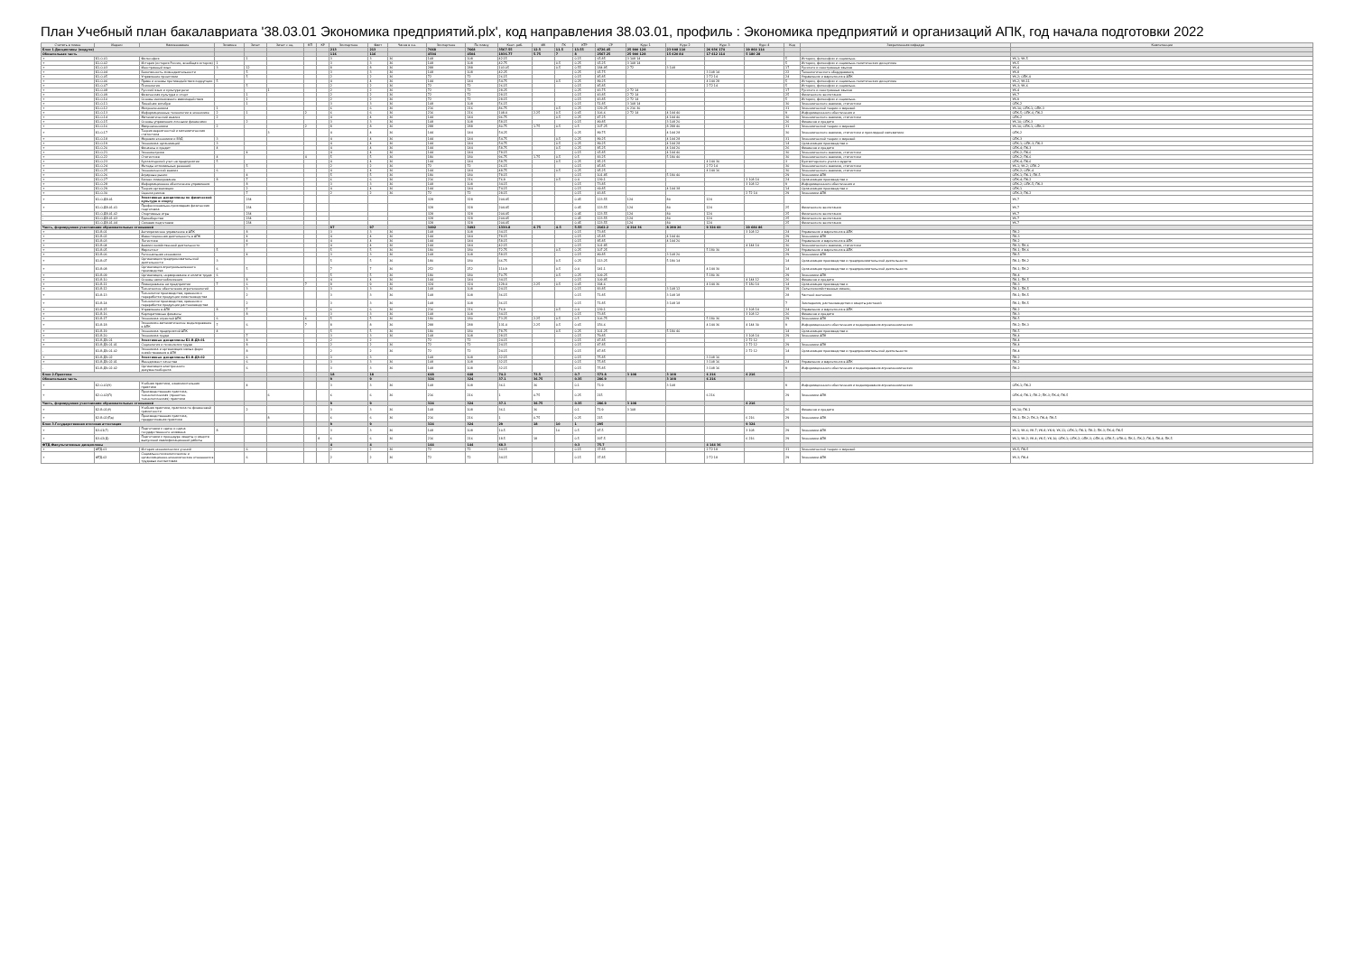План Учебный план бакалавриата '38.03.01 Экономика предприятий.plx', код направления 38.03.01, профиль : Экономика предприятий и организаций АПК, год начала подготовки 2022
| Считать в плане | Индекс | Наименование | Экзамен | Зачет | Зачет с оц. | КП | КР | Экспертное | Факт | Часов в з.е. | Экспертное | По плану | Конт. раб. | ИК | ГК | КТР | СР | Курс 1 | Курс 2 | Курс 3 | Курс 4 | Код | Закрепленная кафедра | Компетенции |
| --- | --- | --- | --- | --- | --- | --- | --- | --- | --- | --- | --- | --- | --- | --- | --- | --- | --- | --- | --- | --- | --- | --- | --- | --- |
| Блок 1.Дисциплины (модули) | | | | | | | | 213 | 213 | | 7668 | 7668 | 3567.55 | 12.5 | 11.5 | 13.55 | 4726.45 | 25 900 128 | 23 908 110 | 26 936 174 | 19 864 114 | | | |
| Обязательная часть | | | | | | | | 116 | 116 | | 4504 | 4504 | 1936.77 | 5.75 | 7 | 8 | 2567.25 | 25 900 128 | 15 620 84 | 17 612 114 | 5 180 28 | | | |
| + | Б1.О.01 | Философия | | 1 | | | | 3 | 3 | 36 | 108 | 108 | 42.15 | | | 0.15 | 65.85 | 3 108 14 | | | | 5 | Истории, философии и социально- | УК-1; УК-5 |
| + | Б1.О.02 | История (история России, всеобщая история) | 1 | | | | | 3 | 3 | 36 | 108 | 108 | 42.75 | | 0.5 | 0.25 | 65.25 | 3 108 14 | | | | 5 | Истории, философии и социально-политических дисциплин | УК-5 |
| + | Б1.О.03 | Иностранный язык | 3 | 12 | | | | 8 | 8 | 36 | 288 | 288 | 103.05 | | 0.5 | 0.55 | 184.95 | 2 72 | 3 108 | | | 17 | Русского и иностранных языков | УК-4 |
| + | Б1.О.04 | Безопасность жизнедеятельности | | 5 | | | | 3 | 3 | 36 | 108 | 108 | 42.25 | | | 0.25 | 65.75 | | | 3 108 14 | | 22 | Технологического оборудования, | УК-8 |
| + | Б1.О.05 | Управление проектами | | 5 | | | | 2 | 2 | 36 | 72 | 72 | 26.15 | | | 0.15 | 45.85 | | | 2 72 14 | | 24 | Управления и маркетинга в АПК | УК-2; ОПК-4 |
| + | Б1.О.06 | Право и основы противодействия коррупции | 5 | | | | | 4 | 4 | 36 | 144 | 144 | 54.75 | | 0.5 | 0.25 | 89.25 | | | 4 144 28 | | 5 | Истории, философии и социально-политических дисциплин | УК-2; УК-11 |
| + | Б1.О.07 | Психология | | 5 | | | | 2 | 2 | 36 | 72 | 72 | 26.15 | | | 0.15 | 45.85 | | | 2 72 14 | | 5 | Истории, философии и социально- | УК-3; УК-6 |
| + | Б1.О.08 | Русский язык и культура речи | | | 1 | | | 2 | 2 | 36 | 72 | 72 | 28.25 | | | 0.25 | 43.75 | 2 72 14 | | | | 17 | Русского и иностранных языков | УК-4 |
| + | Б1.О.09 | Физическая культура и спорт | | 1 | | | | 2 | 2 | 36 | 72 | 72 | 28.15 | | | 0.15 | 43.85 | 2 72 14 | | | | 25 | Физического воспитания | УК-7 |
| + | Б1.О.10 | Основы инклюзивного взаимодействия | | 1 | | | | 2 | 2 | 36 | 72 | 72 | 28.15 | | | 0.15 | 43.85 | 2 72 14 | | | | 5 | Истории, философии и социально- | УК-9 |
| + | Б1.О.11 | Линейная алгебра | | 1 | | | | 3 | 3 | 36 | 108 | 108 | 56.15 | | | 0.15 | 51.85 | 3 108 14 | | | | 30 | Экономического анализа, статистики | ОПК-2 |
| + | Б1.О.12 | Микроэкономика | 1 | | | | | 6 | 6 | 36 | 216 | 216 | 86.75 | | 0.5 | 0.25 | 129.25 | 6 216 30 | | | | 31 | Экономической теории и мировой | УК-10; ОПК-1; ОПК-3 |
| + | Б1.О.13 | Информационные технологии в экономике | 2 | 1 | | 2 | | 6 | 6 | 36 | 216 | 216 | 108.4 | 2.25 | 0.5 | 0.65 | 106.6 | 2 72 14 | 4 144 40 | | | 9 | Информационного обеспечения и | ОПК-5; ОПК-6; ПК-2 |
| + | Б1.О.14 | Математический анализ | 2 | | | | | 4 | 4 | 36 | 144 | 144 | 96.75 | | 0.5 | 0.25 | 47.25 | | 4 144 40 | | | 30 | Экономического анализа, статистики | ОПК-2 |
| + | Б1.О.15 | Основы управления личными финансами | | 2 | | | | 3 | 3 | 36 | 108 | 108 | 58.15 | | | 0.15 | 49.85 | | 3 108 20 | | | 26 | Финансов и кредита | УК-10; ОПК-3 |
| + | Б1.О.16 | Макроэкономика | 2 | | | 2 | | 8 | 8 | 36 | 288 | 288 | 80.75 | 1.75 | 0.5 | 0.5 | 207.25 | | 8 288 40 | | | 31 | Экономической теории и мировой | УК-10; ОПК-1; ОПК-3 |
| + | Б1.О.17 | Теория вероятностей и математическая статистика | | | 3 | | | 4 | 4 | 36 | 144 | 144 | 54.25 | | | 0.25 | 89.75 | | 4 144 28 | | | 30 | Экономического анализа, статистики и прикладной математики | ОПК-2 |
| + | Б1.О.18 | Мировая экономика и ВЭД | 3 | | | | | 4 | 4 | 36 | 144 | 144 | 54.75 | | 0.5 | 0.25 | 89.25 | | 4 144 28 | | | 31 | Экономической теории и мировой | ОПК-3 |
| + | Б1.О.19 | Экономика организаций | 3 | | | | | 4 | 4 | 36 | 144 | 144 | 54.75 | | 0.5 | 0.25 | 89.25 | | 4 144 28 | | | 14 | Организации производства и | ОПК-1; ОПК-3; ПК-3 |
| + | Б1.О.20 | Финансы и кредит | 4 | | | | | 4 | 4 | 36 | 144 | 144 | 58.75 | | 0.5 | 0.25 | 85.25 | | 4 144 20 | | | 26 | Финансов и кредита | ОПК-4; ПК-3 |
| + | Б1.О.21 | Эконометрика | | 4 | | | | 4 | 4 | 36 | 144 | 144 | 78.15 | | | 0.15 | 65.85 | | 4 144 40 | | | 30 | Экономического анализа, статистики | ОПК-2; ПК-6 |
| + | Б1.О.22 | Статистика | 4 | | | 4 | | 5 | 5 | 36 | 180 | 180 | 96.75 | 1.75 | 0.5 | 0.5 | 83.25 | | 5 180 40 | | | 30 | Экономического анализа, статистики | ОПК-2; ПК-6 |
| + | Б1.О.23 | Бухгалтерский учет на предприятии | 5 | | | | | 4 | 4 | 36 | 144 | 144 | 58.75 | | 0.5 | 0.25 | 85.25 | | | 4 144 30 | | 3 | Бухгалтерского учета и аудита | ОПК-4; ПК-6 |
| + | Б1.О.24 | Методы оптимальных решений | | 5 | | | | 2 | 2 | 36 | 72 | 72 | 26.15 | | | 0.15 | 45.85 | | | 2 72 14 | | 30 | Экономического анализа, статистики | УК-1; УК-2; ОПК-2 |
| + | Б1.О.25 | Экономический анализ | 6 | | | | | 4 | 4 | 36 | 144 | 144 | 48.75 | | 0.5 | 0.25 | 95.25 | | | 4 144 16 | | 30 | Экономического анализа, статистики | ОПК-2; ОПК-4 |
| + | Б1.О.26 | Аграрные рынки | | 4 | | | | 5 | 5 | 36 | 180 | 180 | 78.15 | | | 0.15 | 101.85 | | 5 180 40 | | | 29 | Экономики АПК | ОПК-1; ПК-1; ПК-5 |
| + | Б1.О.27 | Бизнес-планирование | 8 | 7 | | | | 6 | 6 | 36 | 216 | 216 | 76.9 | | 0.5 | 0.4 | 139.1 | | | | 3 108 14 | 24 | Организации производства и | ОПК-4; ПК-2 |
| + | Б1.О.28 | Информационное обеспечение управления | | 8 | | | | 3 | 3 | 36 | 108 | 108 | 34.15 | | | 0.15 | 73.85 | | | | 3 108 12 | 9 | Информационного обеспечения и | ОПК-2; ОПК-5; ПК-3 |
| + | Б1.О.29 | Теория организации | | 2 | | | | 4 | 4 | 36 | 144 | 144 | 74.15 | | | 0.15 | 69.85 | | 4 144 38 | | | 14 | Организации производства и | ОПК-1 |
| + | Б1.О.30 | Оценка рисков | | 7 | | | | 2 | 2 | 36 | 72 | 72 | 28.15 | | | 0.15 | 43.85 | | | | 2 72 14 | 29 | Экономики АПК | ОПК-3; ПК-2 |
| + | Б1.О.ДВ.01 | Элективные дисциплины по физической культуре и спорту | | 234 | | | | | | | 328 | 328 | 204.45 | | | 0.45 | 123.55 | 124 | 80 | 124 | | | | УК-7 |
| + | Б1.О.ДВ.01.01 | Профессионально-прикладная физическая подготовка | | 234 | | | | | | | 328 | 328 | 204.45 | | | 0.45 | 123.55 | 124 | 80 | 124 | | 25 | Физического воспитания | УК-7 |
| - | Б1.О.ДВ.01.02 | Спортивные игры | | 234 | | | | | | | 328 | 328 | 204.45 | | | 0.45 | 123.55 | 124 | 80 | 124 | | 25 | Физического воспитания | УК-7 |
| - | Б1.О.ДВ.01.03 | Единоборства | | 234 | | | | | | | 328 | 328 | 204.45 | | | 0.45 | 123.55 | 124 | 80 | 124 | | 25 | Физического воспитания | УК-7 |
| - | Б1.О.ДВ.01.04 | Силовая подготовка | | 234 | | | | | | | 328 | 328 | 204.45 | | | 0.45 | 123.55 | 124 | 80 | 124 | | 25 | Физического воспитания | УК-7 |
| Часть, формируемая участниками образовательных отношений | | | | | | | | 97 | 97 | | 3492 | 3492 | 1330.8 | 6.75 | 4.5 | 5.55 | 2162.2 | 6 216 36 | 8 288 26 | 9 324 60 | 19 684 86 | | | |
| + | Б1.В.01 | Антикризисное управление в АПК | | 8 | | | | 3 | 3 | 36 | 108 | 108 | 34.15 | | | 0.15 | 73.85 | | | | 3 108 12 | 24 | Управления и маркетинга в АПК | ПК-2 |
| + | Б1.В.02 | Инвестиционная деятельность в АПК | | 4 | | | | 4 | 4 | 36 | 144 | 144 | 78.15 | | | 0.15 | 65.85 | | 4 144 40 | | | 29 | Экономики АПК | ПК-3 |
| + | Б1.В.03 | Логистика | | 4 | | | | 4 | 4 | 36 | 144 | 144 | 58.15 | | | 0.15 | 85.85 | | 4 144 20 | | | 24 | Управления и маркетинга в АПК | ПК-2 |
| + | Б1.В.04 | Анализ хозяйственной деятельности | | 7 | | | | 4 | 4 | 36 | 144 | 144 | 42.15 | | | 0.15 | 101.85 | | | | 4 144 14 | 30 | Экономического анализа, статистики | ПК-3; ПК-6 |
| + | Б1.В.05 | Маркетинг | 5 | | | | | 5 | 5 | 36 | 180 | 180 | 72.75 | | 0.5 | 0.25 | 107.25 | | | 5 180 30 | | 24 | Управления и маркетинга в АПК | ПК-1; ПК-6 |
| + | Б1.В.06 | Региональная экономика | | 4 | | | | 3 | 3 | 36 | 108 | 108 | 58.15 | | | 0.15 | 49.85 | | 3 108 20 | | | 29 | Экономики АПК | ПК-5 |
| + | Б1.В.07 | Организация предпринимательской деятельности | 3 | | | | | 5 | 5 | 36 | 180 | 180 | 66.75 | | 0.5 | 0.25 | 113.25 | | 5 180 14 | | | 14 | Организации производства и предпринимательской деятельности | ПК-1; ПК-2 |
| + | Б1.В.08 | Организация агропромышленного производства | 6 | 5 | | | | 7 | 7 | 36 | 252 | 252 | 110.9 | | 0.5 | 0.4 | 141.1 | | | 4 144 30 | | 14 | Организации производства и предпринимательской деятельности | ПК-1; ПК-2 |
| + | Б1.В.09 | Организация, нормирование и оплата труда | 6 | | | | | 5 | 5 | 36 | 180 | 180 | 70.75 | | 0.5 | 0.25 | 109.25 | | | 5 180 36 | | 29 | Экономики АПК | ПК-4 |
| + | Б1.В.10 | Основы налогообложения | | 8 | | | | 4 | 4 | 36 | 144 | 144 | 34.15 | | | 0.15 | 109.85 | | | | 4 144 12 | 26 | Финансов и кредита | ПК-1; ПК-5 |
| + | Б1.В.11 | Планирование на предприятии | 7 | 6 | | 7 | | 9 | 9 | 36 | 324 | 324 | 129.4 | 2.25 | 0.5 | 0.65 | 194.6 | | | 4 144 36 | 5 180 14 | 14 | Организации производства и | ПК-3 |
| + | Б1.В.12 | Техническое обеспечение агротехнологий | | 3 | | | | 3 | 3 | 36 | 108 | 108 | 24.15 | | | 0.15 | 83.85 | | 3 108 12 | | | 19 | Сельскохозяйственных машин, | ПК-1; ПК-5 |
| + | Б1.В.13 | Технологии производства, хранения и переработки продукции животноводства | | 2 | | | | 3 | 3 | 36 | 108 | 108 | 36.15 | | | 0.15 | 71.85 | | 3 108 18 | | | 28 | Частной зоотехнии | ПК-1; ПК-5 |
| + | Б1.В.14 | Технологии производства, хранения и переработки продукции растениеводства | | 2 | | | | 3 | 3 | 36 | 108 | 108 | 36.15 | | | 0.15 | 71.85 | | 3 108 18 | | | 7 | Земледелия, растениеводства и защиты растений | ПК-1; ПК-5 |
| + | Б1.В.15 | Управление в АПК | 8 | 7 | | | | 6 | 6 | 36 | 216 | 216 | 76.9 | | 0.5 | 0.4 | 139.1 | | | | 3 108 14 | 24 | Управления и маркетинга в АПК | ПК-2 |
| + | Б1.В.16 | Корпоративные финансы | | 8 | | | | 3 | 3 | 36 | 108 | 108 | 34.15 | | | 0.15 | 73.85 | | | | 3 108 12 | 26 | Финансов и кредита | ПК-3 |
| + | Б1.В.17 | Экономика отраслей АПК | 6 | | | 6 | | 5 | 5 | 36 | 180 | 180 | 73.25 | 2.25 | 0.5 | 0.5 | 106.75 | | | 5 180 36 | | 29 | Экономики АПК | ПК-5 |
| + | Б1.В.18 | Экономико-математическое моделирование в АПК | 7 | 6 | | 7 | | 8 | 8 | 36 | 288 | 288 | 131.4 | 2.25 | 0.5 | 0.65 | 156.6 | | | 4 144 36 | 4 144 30 | 9 | Информационного обеспечения и моделирования агроэкономических | ПК-2; ПК-3 |
| + | Б1.В.19 | Экономика предприятий АПК | 4 | | | | | 5 | 5 | 36 | 180 | 180 | 78.75 | | 0.5 | 0.25 | 101.25 | | 5 180 40 | | | 14 | Организации производства и | ПК-5 |
| + | Б1.В.20 | Экономика труда | | 7 | | | | 3 | 3 | 36 | 108 | 108 | 28.15 | | | 0.15 | 79.85 | | | | 3 108 14 | 29 | Экономики АПК | ПК-4 |
| + | Б1.В.ДЭ.01 | Элективные дисциплины Б1.В.ДЭ.01 | | 8 | | | | 2 | 2 | | 72 | 72 | 24.15 | | | 0.15 | 47.85 | | | | 2 72 12 | | | ПК-4 |
| + | Б1.В.ДЭ.01.01 | Социология и психология труда | | 8 | | | | 2 | 2 | 36 | 72 | 72 | 24.15 | | | 0.15 | 47.85 | | | | 2 72 12 | 29 | Экономики АПК | ПК-4 |
| - | Б1.В.ДЭ.01.02 | Экономика и организация малых форм хозяйствования в АПК | | 8 | | | | 2 | 2 | 36 | 72 | 72 | 24.15 | | | 0.15 | 47.85 | | | | 2 72 12 | 14 | Организации производства и предпринимательской деятельности | ПК-4 |
| + | Б1.В.ДЭ.02 | Элективные дисциплины Б1.В.ДЭ.02 | | 6 | | | | 3 | 3 | | 108 | 108 | 32.15 | | | 0.15 | 75.85 | | | 3 108 16 | | | | ПК-2 |
| + | Б1.В.ДЭ.02.01 | Менеджмент качества | | 6 | | | | 3 | 3 | 36 | 108 | 108 | 32.15 | | | 0.15 | 75.85 | | | 3 108 16 | | 24 | Управления и маркетинга в АПК | ПК-2 |
| - | Б1.В.ДЭ.02.02 | Организация электронного документооборота | | 6 | | | | 3 | 3 | 36 | 108 | 108 | 32.15 | | | 0.15 | 75.85 | | | 3 108 16 | | 9 | Информационного обеспечения и моделирования агроэкономических | ПК-2 |
| Блок 2.Практика | | | | | | | | 18 | 18 | | 648 | 648 | 74.2 | 73.5 | | 0.7 | 573.8 | 3 108 | 3 108 | 6 216 | 6 216 | | | |
| Обязательная часть | | | | | | | | 9 | 9 | | 324 | 324 | 37.1 | 36.75 | | 0.35 | 286.9 | | 3 108 | 6 216 | | | | |
| + | Б2.О.01(У) | Учебная практика, ознакомительная практика | | 4 | | | | 3 | 3 | 36 | 108 | 108 | 36.1 | 36 | | 0.1 | 71.9 | | 3 108 | | | 9 | Информационного обеспечения и моделирования агроэкономических | ОПК-1; ПК-2 |
| + | Б2.О.02(П) | Производственная практика, технологическая (проектно-технологическая) практика | | | 6 | | | 6 | 6 | 36 | 216 | 216 | 1 | 0.75 | | 0.25 | 215 | | | 6 216 | | 29 | Экономики АПК | ОПК-4; ПК-1; ПК-2; ПК-3; ПК-4; ПК-5 |
| Часть, формируемая участниками образовательных отношений | | | | | | | | 9 | 9 | | 324 | 324 | 37.1 | 36.75 | | 0.35 | 286.9 | 3 108 | | | 6 216 | | | |
| + | Б2.В.01(У) | Учебная практика, практика по финансовой грамотности | | 2 | | | | 3 | 3 | 36 | 108 | 108 | 36.1 | 36 | | 0.1 | 71.9 | 3 108 | | | | 26 | Финансов и кредита | УК-10; ПК-1 |
| + | Б2.В.02(Пд) | Производственная практика, преддипломная практика | | | 8 | | | 6 | 6 | 36 | 216 | 216 | 1 | 0.75 | | 0.25 | 215 | | | | 6 216 | 29 | Экономики АПК | ПК-1; ПК-2; ПК-3; ПК-4; ПК-5 |
| Блок 3.Государственная итоговая аттестация | | | | | | | | 9 | 9 | | 324 | 324 | 29 | 18 | 10 | 1 | 295 | | | | 9 324 | | | |
| + | Б3.01(Г) | Подготовка к сдаче и сдача государственного экзамена | 8 | | | | | 3 | 3 | 36 | 108 | 108 | 10.5 | | 10 | 0.5 | 97.5 | | | | 3 108 | 29 | Экономики АПК | УК-1; УК-6; УК-7; УК-8; УК-9; УК-11; ОПК-1; ПК-1; ПК-2; ПК-3; ПК-4; ПК-5 |
| + | Б3.02(Д) | Подготовка к процедуре защиты и защита выпускной квалификационной работы | | | | | 8 | 6 | 6 | 36 | 216 | 216 | 18.5 | 18 | | 0.5 | 197.5 | | | | 6 216 | 29 | Экономики АПК | УК-1; УК-2; УК-4; УК-5; УК-10; ОПК-1; ОПК-2; ОПК-3; ОПК-4; ОПК-5; ОПК-6; ПК-1; ПК-2; ПК-3; ПК-4; ПК-5 |
| ФТД.Факультативные дисциплины | | | | | | | | 4 | 4 | | 144 | 144 | 68.3 | | | 0.3 | 75.7 | | | 4 144 36 | | | | |
| + | ФТД.01 | История экономических учений | | 6 | | | | 2 | 2 | 36 | 72 | 72 | 34.15 | | | 0.15 | 37.85 | | | 2 72 18 | | 31 | Экономической теории и мировой | УК-5; ПК-5 |
| + | ФТД.02 | Социально-психологические и организационно-экономические отношения в трудовых коллективах | | 6 | | | | 2 | 2 | 36 | 72 | 72 | 34.15 | | | 0.15 | 37.85 | | | 2 72 18 | | 29 | Экономики АПК | УК-3; ПК-4 |